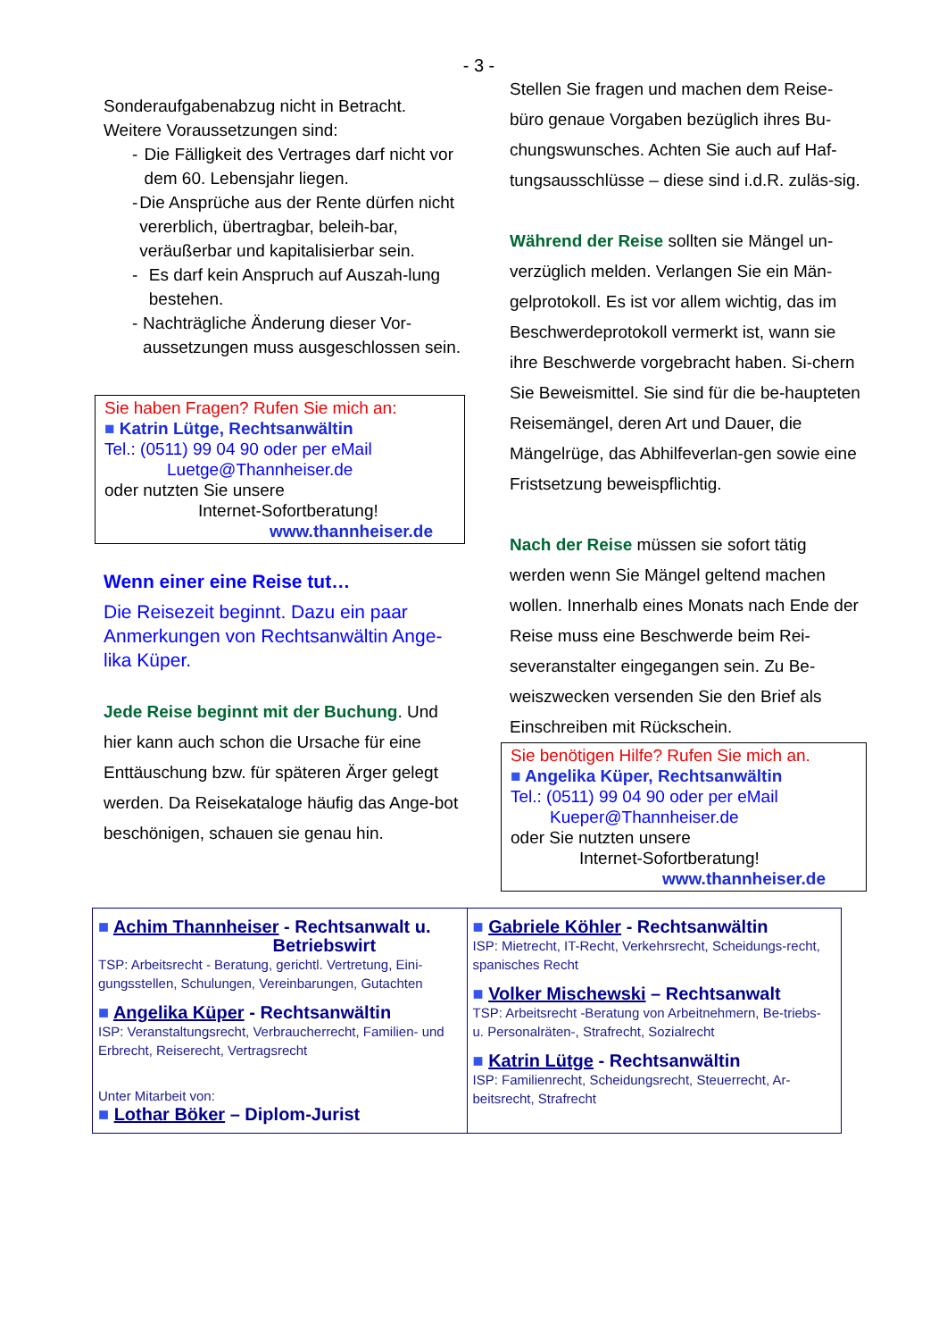- 3 -
Sonderaufgabenabzug nicht in Betracht.
Weitere Voraussetzungen sind:
- Die Fälligkeit des Vertrages darf nicht vor dem 60. Lebensjahr liegen.
- Die Ansprüche aus der Rente dürfen nicht vererblich, übertragbar, beleih-bar, veräußerbar und kapitalisierbar sein.
- Es darf kein Anspruch auf Auszah-lung bestehen.
- Nachträgliche Änderung dieser Vor-aussetzungen muss ausgeschlossen sein.
Sie haben Fragen? Rufen Sie mich an:
■ Katrin Lütge, Rechtsanwältin
Tel.: (0511) 99 04 90 oder per eMail
Luetge@Thannheiser.de
oder nutzten Sie unsere
Internet-Sofortberatung!
www.thannheiser.de
Wenn einer eine Reise tut…
Die Reisezeit beginnt. Dazu ein paar Anmerkungen von Rechtsanwältin Ange-lika Küper.
Jede Reise beginnt mit der Buchung. Und hier kann auch schon die Ursache für eine Enttäuschung bzw. für späteren Ärger gelegt werden. Da Reisekataloge häufig das Ange-bot beschönigen, schauen sie genau hin.
Stellen Sie fragen und machen dem Reise-büro genaue Vorgaben bezüglich ihres Bu-chungswunsches. Achten Sie auch auf Haf-tungsausschlüsse – diese sind i.d.R. zuläs-sig.
Während der Reise sollten sie Mängel un-verzüglich melden. Verlangen Sie ein Män-gelprotokoll. Es ist vor allem wichtig, das im Beschwerdeprotokoll vermerkt ist, wann sie ihre Beschwerde vorgebracht haben. Si-chern Sie Beweismittel. Sie sind für die be-haupteten Reisemängel, deren Art und Dauer, die Mängelrüge, das Abhilfeverlan-gen sowie eine Fristsetzung beweispflichtig.
Nach der Reise müssen sie sofort tätig werden wenn Sie Mängel geltend machen wollen. Innerhalb eines Monats nach Ende der Reise muss eine Beschwerde beim Rei-severanstalter eingegangen sein. Zu Be-weiszwecken versenden Sie den Brief als Einschreiben mit Rückschein.
Sie benötigen Hilfe? Rufen Sie mich an.
■ Angelika Küper, Rechtsanwältin
Tel.: (0511) 99 04 90 oder per eMail
Kueper@Thannheiser.de
oder Sie nutzten unsere
Internet-Sofortberatung!
www.thannheiser.de
| ■ Achim Thannheiser - Rechtsanwalt u. Betriebswirt TSP: Arbeitsrecht - Beratung, gerichtl. Vertretung, Eini-gungsstellen, Schulungen, Vereinbarungen, Gutachten ■ Angelika Küper - Rechtsanwältin ISP: Veranstaltungsrecht, Verbraucherrecht, Familien- und Erbrecht, Reiserecht, Vertragsrecht Unter Mitarbeit von: ■ Lothar Böker – Diplom-Jurist | ■ Gabriele Köhler - Rechtsanwältin ISP: Mietrecht, IT-Recht, Verkehrsrecht, Scheidungs-recht, spanisches Recht ■ Volker Mischewski – Rechtsanwalt TSP: Arbeitsrecht -Beratung von Arbeitnehmern, Be-triebs- u. Personalräten-, Strafrecht, Sozialrecht ■ Katrin Lütge - Rechtsanwältin ISP: Familienrecht, Scheidungsrecht, Steuerrecht, Ar-beitsrecht, Strafrecht |